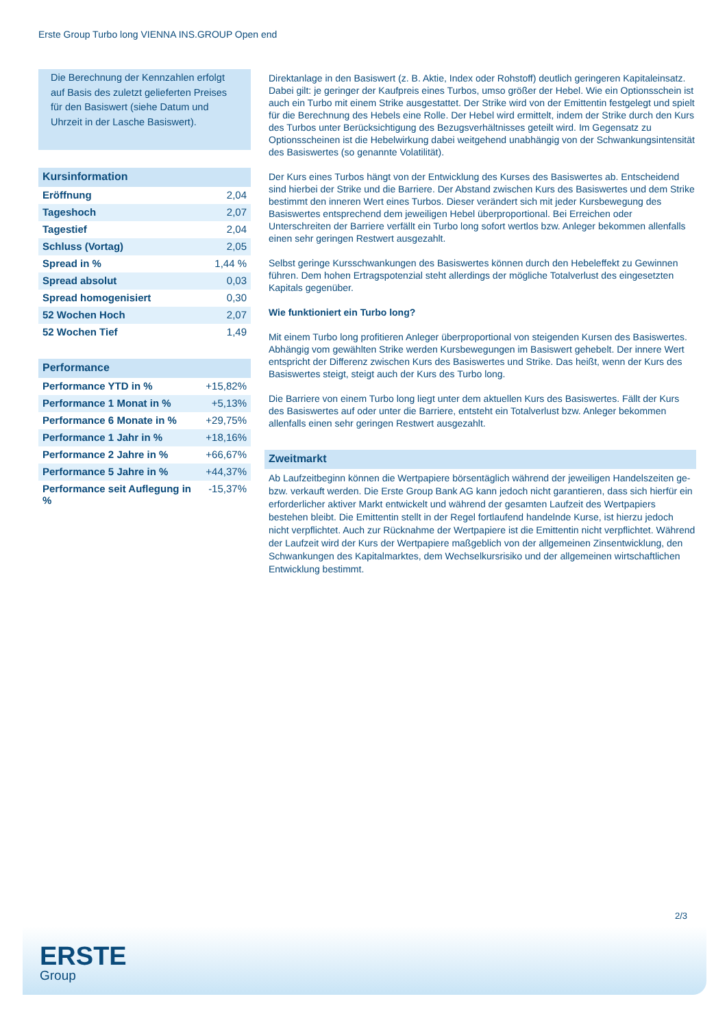Erste Group Turbo long VIENNA INS.GROUP Open end
Die Berechnung der Kennzahlen erfolgt auf Basis des zuletzt gelieferten Preises für den Basiswert (siehe Datum und Uhrzeit in der Lasche Basiswert).
Kursinformation
| Eröffnung | 2,04 |
| Tageshoch | 2,07 |
| Tagestief | 2,04 |
| Schluss (Vortag) | 2,05 |
| Spread in % | 1,44 % |
| Spread absolut | 0,03 |
| Spread homogenisiert | 0,30 |
| 52 Wochen Hoch | 2,07 |
| 52 Wochen Tief | 1,49 |
Performance
| Performance YTD in % | +15,82% |
| Performance 1 Monat in % | +5,13% |
| Performance 6 Monate in % | +29,75% |
| Performance 1 Jahr in % | +18,16% |
| Performance 2 Jahre in % | +66,67% |
| Performance 5 Jahre in % | +44,37% |
| Performance seit Auflegung in % | -15,37% |
Direktanlage in den Basiswert (z. B. Aktie, Index oder Rohstoff) deutlich geringeren Kapitaleinsatz. Dabei gilt: je geringer der Kaufpreis eines Turbos, umso größer der Hebel. Wie ein Optionsschein ist auch ein Turbo mit einem Strike ausgestattet. Der Strike wird von der Emittentin festgelegt und spielt für die Berechnung des Hebels eine Rolle. Der Hebel wird ermittelt, indem der Strike durch den Kurs des Turbos unter Berücksichtigung des Bezugsverhältnisses geteilt wird. Im Gegensatz zu Optionsscheinen ist die Hebelwirkung dabei weitgehend unabhängig von der Schwankungsintensität des Basiswertes (so genannte Volatilität).
Der Kurs eines Turbos hängt von der Entwicklung des Kurses des Basiswertes ab. Entscheidend sind hierbei der Strike und die Barriere. Der Abstand zwischen Kurs des Basiswertes und dem Strike bestimmt den inneren Wert eines Turbos. Dieser verändert sich mit jeder Kursbewegung des Basiswertes entsprechend dem jeweiligen Hebel überproportional. Bei Erreichen oder Unterschreiten der Barriere verfällt ein Turbo long sofort wertlos bzw. Anleger bekommen allenfalls einen sehr geringen Restwert ausgezahlt.
Selbst geringe Kursschwankungen des Basiswertes können durch den Hebeleffekt zu Gewinnen führen. Dem hohen Ertragspotenzial steht allerdings der mögliche Totalverlust des eingesetzten Kapitals gegenüber.
Wie funktioniert ein Turbo long?
Mit einem Turbo long profitieren Anleger überproportional von steigenden Kursen des Basiswertes. Abhängig vom gewählten Strike werden Kursbewegungen im Basiswert gehebelt. Der innere Wert entspricht der Differenz zwischen Kurs des Basiswertes und Strike. Das heißt, wenn der Kurs des Basiswertes steigt, steigt auch der Kurs des Turbo long.
Die Barriere von einem Turbo long liegt unter dem aktuellen Kurs des Basiswertes. Fällt der Kurs des Basiswertes auf oder unter die Barriere, entsteht ein Totalverlust bzw. Anleger bekommen allenfalls einen sehr geringen Restwert ausgezahlt.
Zweitmarkt
Ab Laufzeitbeginn können die Wertpapiere börsentäglich während der jeweiligen Handelszeiten ge- bzw. verkauft werden. Die Erste Group Bank AG kann jedoch nicht garantieren, dass sich hierfür ein erforderlicher aktiver Markt entwickelt und während der gesamten Laufzeit des Wertpapiers bestehen bleibt. Die Emittentin stellt in der Regel fortlaufend handelnde Kurse, ist hierzu jedoch nicht verpflichtet. Auch zur Rücknahme der Wertpapiere ist die Emittentin nicht verpflichtet. Während der Laufzeit wird der Kurs der Wertpapiere maßgeblich von der allgemeinen Zinsentwicklung, den Schwankungen des Kapitalmarktes, dem Wechselkursrisiko und der allgemeinen wirtschaftlichen Entwicklung bestimmt.
2/3
ERSTE
Group